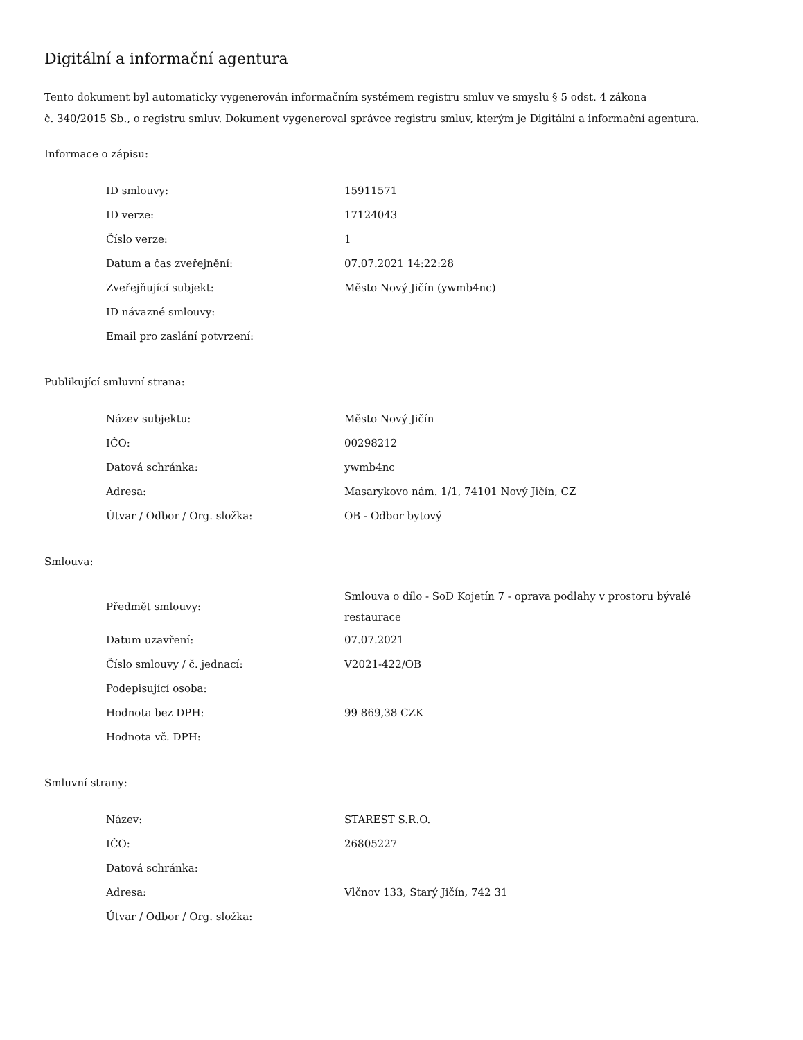Digitální a informační agentura
Tento dokument byl automaticky vygenerován informačním systémem registru smluv ve smyslu § 5 odst. 4 zákona
č. 340/2015 Sb., o registru smluv. Dokument vygeneroval správce registru smluv, kterým je Digitální a informační agentura.
Informace o zápisu:
| ID smlouvy: | 15911571 |
| ID verze: | 17124043 |
| Číslo verze: | 1 |
| Datum a čas zveřejnění: | 07.07.2021 14:22:28 |
| Zveřejňující subjekt: | Město Nový Jičín (ywmb4nc) |
| ID návazné smlouvy: | |
| Email pro zaslání potvrzení: | |
Publikující smluvní strana:
| Název subjektu: | Město Nový Jičín |
| IČO: | 00298212 |
| Datová schránka: | ywmb4nc |
| Adresa: | Masarykovo nám. 1/1, 74101 Nový Jičín, CZ |
| Útvar / Odbor / Org. složka: | OB - Odbor bytový |
Smlouva:
| Předmět smlouvy: | Smlouva o dílo - SoD Kojetín 7 - oprava podlahy v prostoru bývalé restaurace |
| Datum uzavření: | 07.07.2021 |
| Číslo smlouvy / č. jednací: | V2021-422/OB |
| Podepisující osoba: | |
| Hodnota bez DPH: | 99 869,38 CZK |
| Hodnota vč. DPH: | |
Smluvní strany:
| Název: | STAREST S.R.O. |
| IČO: | 26805227 |
| Datová schránka: | |
| Adresa: | Vlčnov 133, Starý Jičín, 742 31 |
| Útvar / Odbor / Org. složka: | |